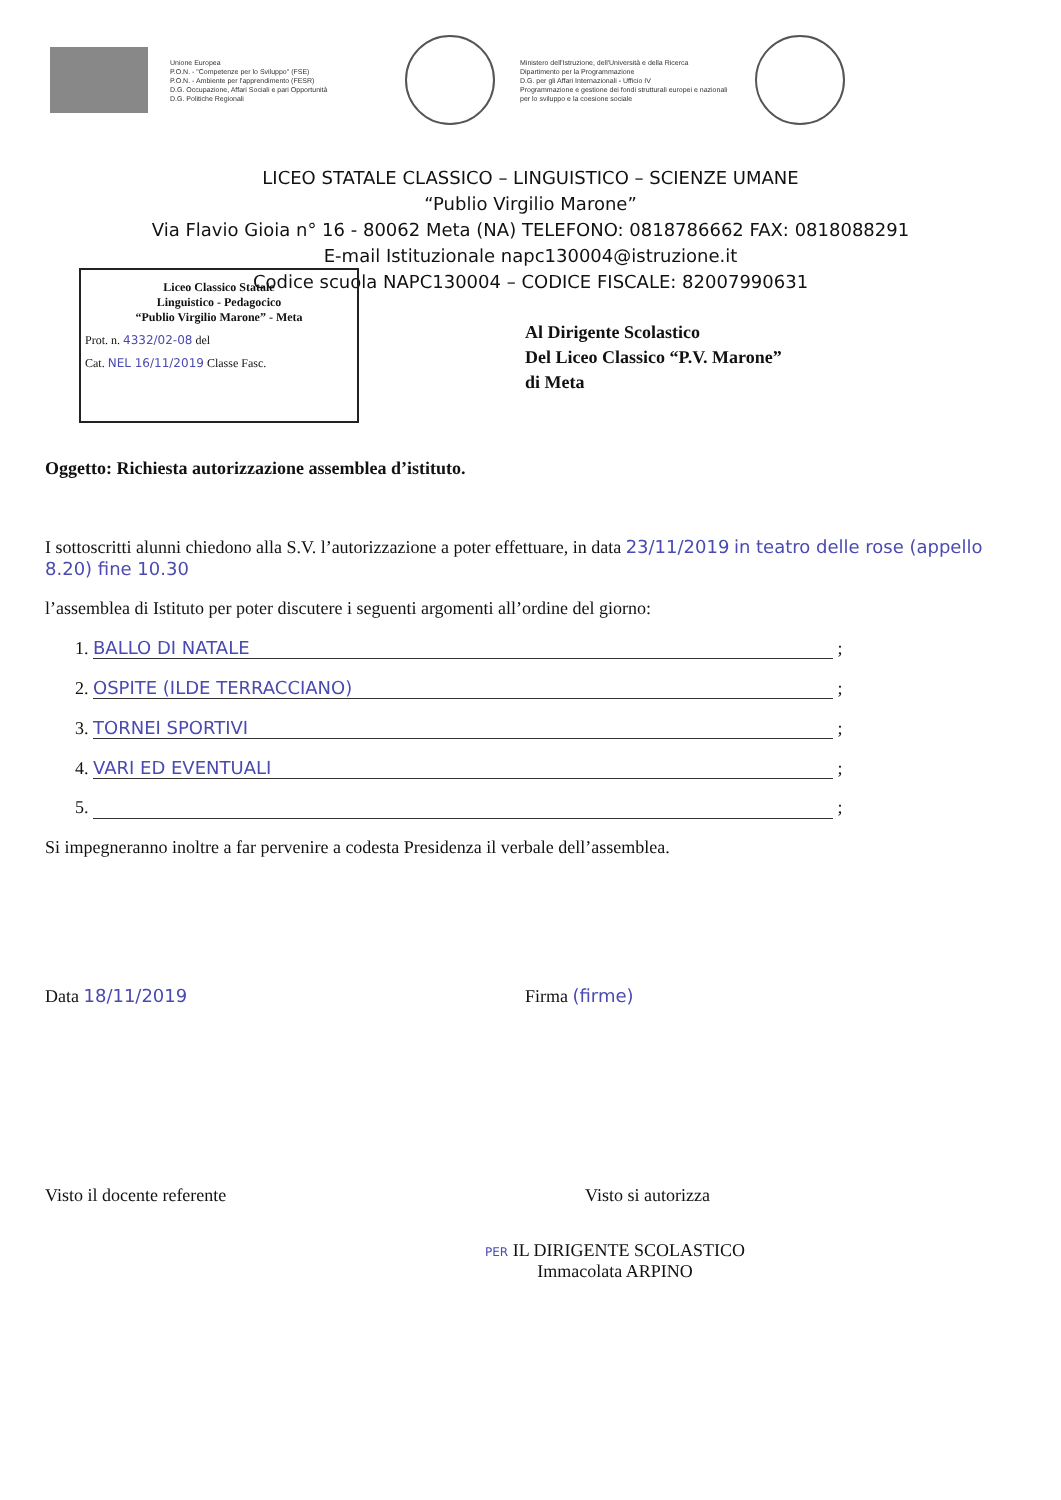Unione Europea
P.O.N. - "Competenze per lo Sviluppo" (FSE)
P.O.N. - Ambiente per l'apprendimento (FESR)
D.G. Occupazione, Affari Sociali e pari Opportunità
D.G. Politiche Regionali
Ministero dell'Istruzione, dell'Università e della Ricerca
Dipartimento per la Programmazione
D.G. per gli Affari Internazionali - Ufficio IV
Programmazione e gestione dei fondi strutturali europei e nazionali per lo sviluppo e la coesione sociale
LICEO STATALE CLASSICO – LINGUISTICO – SCIENZE UMANE
“Publio Virgilio Marone”
Via Flavio Gioia n° 16 - 80062 Meta (NA) TELEFONO: 0818786662 FAX: 0818088291
E-mail Istituzionale napc130004@istruzione.it
Codice scuola NAPC130004 – CODICE FISCALE: 82007990631
Liceo Classico Statale
Linguistico - Pedagocico
“Publio Virgilio Marone” - Meta
Prot. n. 4332/02-08 del
Cat. NEL 16/11/2019 Classe Fasc.
Al Dirigente Scolastico
Del Liceo Classico “P.V. Marone”
di Meta
Oggetto: Richiesta autorizzazione assemblea d’istituto.
I sottoscritti alunni chiedono alla S.V. l’autorizzazione a poter effettuare, in data 23/11/2019 in teatro delle rose (appello 8.20) fine 10.30
l’assemblea di Istituto per poter discutere i seguenti argomenti all’ordine del giorno:
1. BALLO DI NATALE ;
2. OSPITE (ILDE TERRACCIANO) ;
3. TORNEI SPORTIVI ;
4. VARI ED EVENTUALI ;
5. ;
Si impegneranno inoltre a far pervenire a codesta Presidenza il verbale dell’assemblea.
Data 18/11/2019 Firma (firme)
Visto il docente referente Visto si autorizza
PER IL DIRIGENTE SCOLASTICO
Immacolata ARPINO